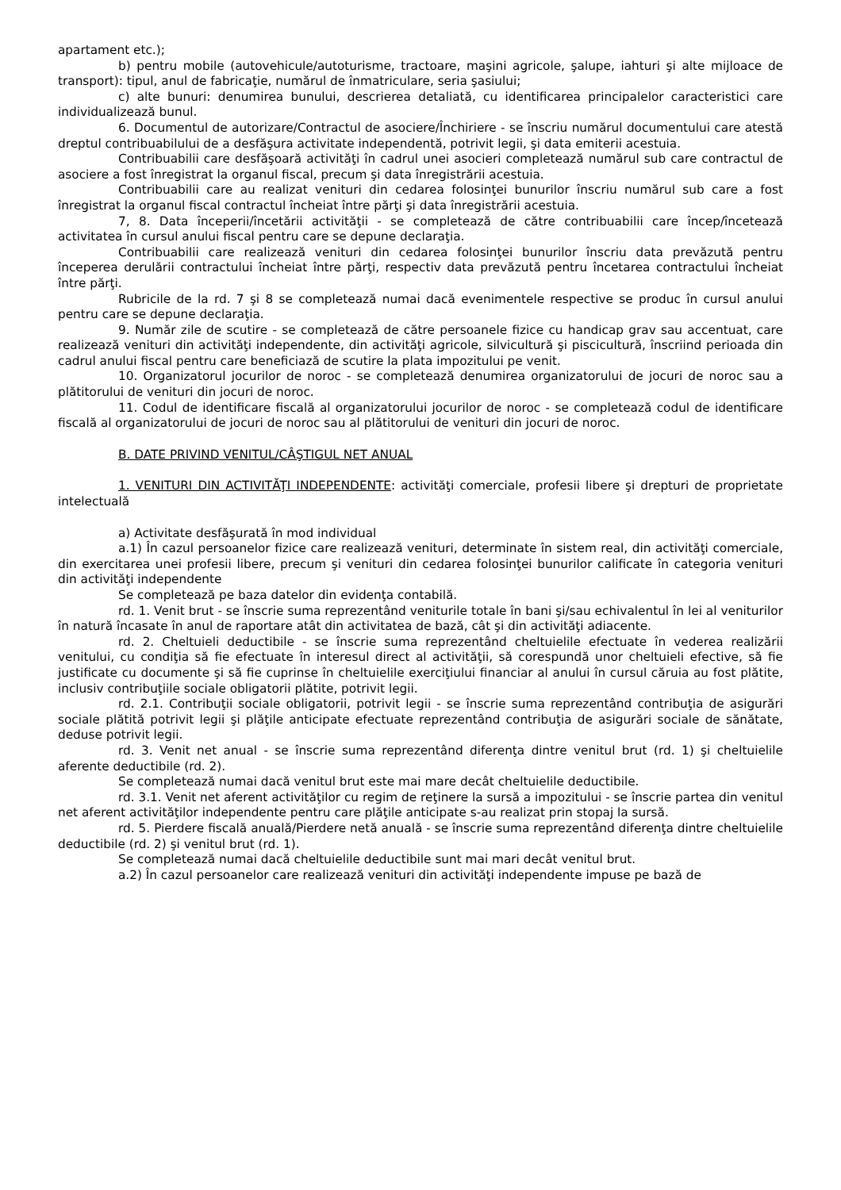apartament etc.);
b) pentru mobile (autovehicule/autoturisme, tractoare, maşini agricole, şalupe, iahturi şi alte mijloace de transport): tipul, anul de fabricaţie, numărul de înmatriculare, seria şasiului;
c) alte bunuri: denumirea bunului, descrierea detaliată, cu identificarea principalelor caracteristici care individualizează bunul.
6. Documentul de autorizare/Contractul de asociere/Închiriere - se înscriu numărul documentului care atestă dreptul contribuabilului de a desfăşura activitate independentă, potrivit legii, şi data emiterii acestuia.
Contribuabilii care desfăşoară activităţi în cadrul unei asocieri completează numărul sub care contractul de asociere a fost înregistrat la organul fiscal, precum şi data înregistrării acestuia.
Contribuabilii care au realizat venituri din cedarea folosinţei bunurilor înscriu numărul sub care a fost înregistrat la organul fiscal contractul încheiat între părţi şi data înregistrării acestuia.
7, 8. Data începerii/încetării activităţii - se completează de către contribuabilii care încep/încetează activitatea în cursul anului fiscal pentru care se depune declaraţia.
Contribuabilii care realizează venituri din cedarea folosinţei bunurilor înscriu data prevăzută pentru începerea derulării contractului încheiat între părţi, respectiv data prevăzută pentru încetarea contractului încheiat între părţi.
Rubricile de la rd. 7 şi 8 se completează numai dacă evenimentele respective se produc în cursul anului pentru care se depune declaraţia.
9. Număr zile de scutire - se completează de către persoanele fizice cu handicap grav sau accentuat, care realizează venituri din activităţi independente, din activităţi agricole, silvicultură şi piscicultură, înscriind perioada din cadrul anului fiscal pentru care beneficiază de scutire la plata impozitului pe venit.
10. Organizatorul jocurilor de noroc - se completează denumirea organizatorului de jocuri de noroc sau a plătitorului de venituri din jocuri de noroc.
11. Codul de identificare fiscală al organizatorului jocurilor de noroc - se completează codul de identificare fiscală al organizatorului de jocuri de noroc sau al plătitorului de venituri din jocuri de noroc.
B. DATE PRIVIND VENITUL/CÂŞTIGUL NET ANUAL
1. VENITURI DIN ACTIVITĂŢI INDEPENDENTE: activităţi comerciale, profesii libere şi drepturi de proprietate intelectuală
a) Activitate desfăşurată în mod individual
a.1) În cazul persoanelor fizice care realizează venituri, determinate în sistem real, din activităţi comerciale, din exercitarea unei profesii libere, precum şi venituri din cedarea folosinţei bunurilor calificate în categoria venituri din activităţi independente
Se completează pe baza datelor din evidenţa contabilă.
rd. 1. Venit brut - se înscrie suma reprezentând veniturile totale în bani şi/sau echivalentul în lei al veniturilor în natură încasate în anul de raportare atât din activitatea de bază, cât şi din activităţi adiacente.
rd. 2. Cheltuieli deductibile - se înscrie suma reprezentând cheltuielile efectuate în vederea realizării venitului, cu condiţia să fie efectuate în interesul direct al activităţii, să corespundă unor cheltuieli efective, să fie justificate cu documente şi să fie cuprinse în cheltuielile exerciţiului financiar al anului în cursul căruia au fost plătite, inclusiv contribuţiile sociale obligatorii plătite, potrivit legii.
rd. 2.1. Contribuţii sociale obligatorii, potrivit legii - se înscrie suma reprezentând contribuţia de asigurări sociale plătită potrivit legii şi plăţile anticipate efectuate reprezentând contribuţia de asigurări sociale de sănătate, deduse potrivit legii.
rd. 3. Venit net anual - se înscrie suma reprezentând diferenţa dintre venitul brut (rd. 1) şi cheltuielile aferente deductibile (rd. 2).
Se completează numai dacă venitul brut este mai mare decât cheltuielile deductibile.
rd. 3.1. Venit net aferent activităţilor cu regim de reţinere la sursă a impozitului - se înscrie partea din venitul net aferent activităţilor independente pentru care plăţile anticipate s-au realizat prin stopaj la sursă.
rd. 5. Pierdere fiscală anuală/Pierdere netă anuală - se înscrie suma reprezentând diferenţa dintre cheltuielile deductibile (rd. 2) şi venitul brut (rd. 1).
Se completează numai dacă cheltuielile deductibile sunt mai mari decât venitul brut.
a.2) În cazul persoanelor care realizează venituri din activităţi independente impuse pe bază de